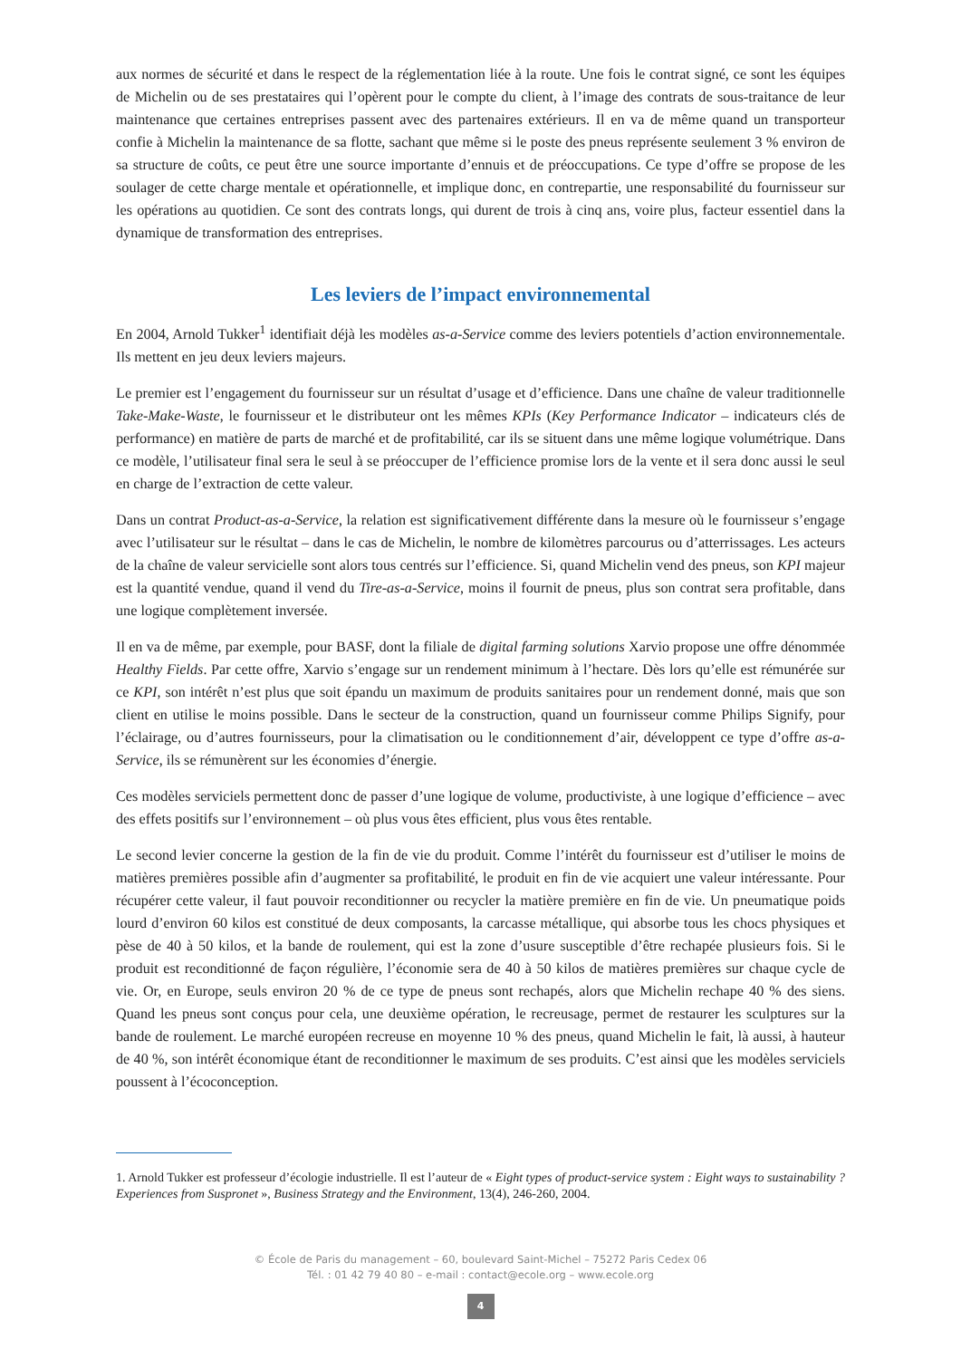aux normes de sécurité et dans le respect de la réglementation liée à la route. Une fois le contrat signé, ce sont les équipes de Michelin ou de ses prestataires qui l’opèrent pour le compte du client, à l’image des contrats de sous-traitance de leur maintenance que certaines entreprises passent avec des partenaires extérieurs. Il en va de même quand un transporteur confie à Michelin la maintenance de sa flotte, sachant que même si le poste des pneus représente seulement 3 % environ de sa structure de coûts, ce peut être une source importante d’ennuis et de préoccupations. Ce type d’offre se propose de les soulager de cette charge mentale et opérationnelle, et implique donc, en contrepartie, une responsabilité du fournisseur sur les opérations au quotidien. Ce sont des contrats longs, qui durent de trois à cinq ans, voire plus, facteur essentiel dans la dynamique de transformation des entreprises.
Les leviers de l’impact environnemental
En 2004, Arnold Tukker<sup>1</sup> identifiait déjà les modèles as-a-Service comme des leviers potentiels d’action environnementale. Ils mettent en jeu deux leviers majeurs.
Le premier est l’engagement du fournisseur sur un résultat d’usage et d’efficience. Dans une chaîne de valeur traditionnelle Take-Make-Waste, le fournisseur et le distributeur ont les mêmes KPIs (Key Performance Indicator – indicateurs clés de performance) en matière de parts de marché et de profitabilité, car ils se situent dans une même logique volumétrique. Dans ce modèle, l’utilisateur final sera le seul à se préoccuper de l’efficience promise lors de la vente et il sera donc aussi le seul en charge de l’extraction de cette valeur.
Dans un contrat Product-as-a-Service, la relation est significativement différente dans la mesure où le fournisseur s’engage avec l’utilisateur sur le résultat – dans le cas de Michelin, le nombre de kilomètres parcourus ou d’atterrissages. Les acteurs de la chaîne de valeur servicielle sont alors tous centrés sur l’efficience. Si, quand Michelin vend des pneus, son KPI majeur est la quantité vendue, quand il vend du Tire-as-a-Service, moins il fournit de pneus, plus son contrat sera profitable, dans une logique complètement inversée.
Il en va de même, par exemple, pour BASF, dont la filiale de digital farming solutions Xarvio propose une offre dénommée Healthy Fields. Par cette offre, Xarvio s’engage sur un rendement minimum à l’hectare. Dès lors qu’elle est rémunérée sur ce KPI, son intérêt n’est plus que soit épandu un maximum de produits sanitaires pour un rendement donné, mais que son client en utilise le moins possible. Dans le secteur de la construction, quand un fournisseur comme Philips Signify, pour l’éclairage, ou d’autres fournisseurs, pour la climatisation ou le conditionnement d’air, développent ce type d’offre as-a-Service, ils se rémunèrent sur les économies d’énergie.
Ces modèles serviciels permettent donc de passer d’une logique de volume, productiviste, à une logique d’efficience – avec des effets positifs sur l’environnement – où plus vous êtes efficient, plus vous êtes rentable.
Le second levier concerne la gestion de la fin de vie du produit. Comme l’intérêt du fournisseur est d’utiliser le moins de matières premières possible afin d’augmenter sa profitabilité, le produit en fin de vie acquiert une valeur intéressante. Pour récupérer cette valeur, il faut pouvoir reconditionner ou recycler la matière première en fin de vie. Un pneumatique poids lourd d’environ 60 kilos est constitué de deux composants, la carcasse métallique, qui absorbe tous les chocs physiques et pèse de 40 à 50 kilos, et la bande de roulement, qui est la zone d’usure susceptible d’être rechapée plusieurs fois. Si le produit est reconditionné de façon régulière, l’économie sera de 40 à 50 kilos de matières premières sur chaque cycle de vie. Or, en Europe, seuls environ 20 % de ce type de pneus sont rechapés, alors que Michelin rechape 40 % des siens. Quand les pneus sont conçus pour cela, une deuxième opération, le recreusage, permet de restaurer les sculptures sur la bande de roulement. Le marché européen recreuse en moyenne 10 % des pneus, quand Michelin le fait, là aussi, à hauteur de 40 %, son intérêt économique étant de reconditionner le maximum de ses produits. C’est ainsi que les modèles serviciels poussent à l’écoconception.
1. Arnold Tukker est professeur d’écologie industrielle. Il est l’auteur de « Eight types of product-service system : Eight ways to sustainability ? Experiences from Suspronet », Business Strategy and the Environment, 13(4), 246-260, 2004.
© École de Paris du management – 60, boulevard Saint-Michel – 75272 Paris Cedex 06
Tél. : 01 42 79 40 80 – e-mail : contact@ecole.org – www.ecole.org
4